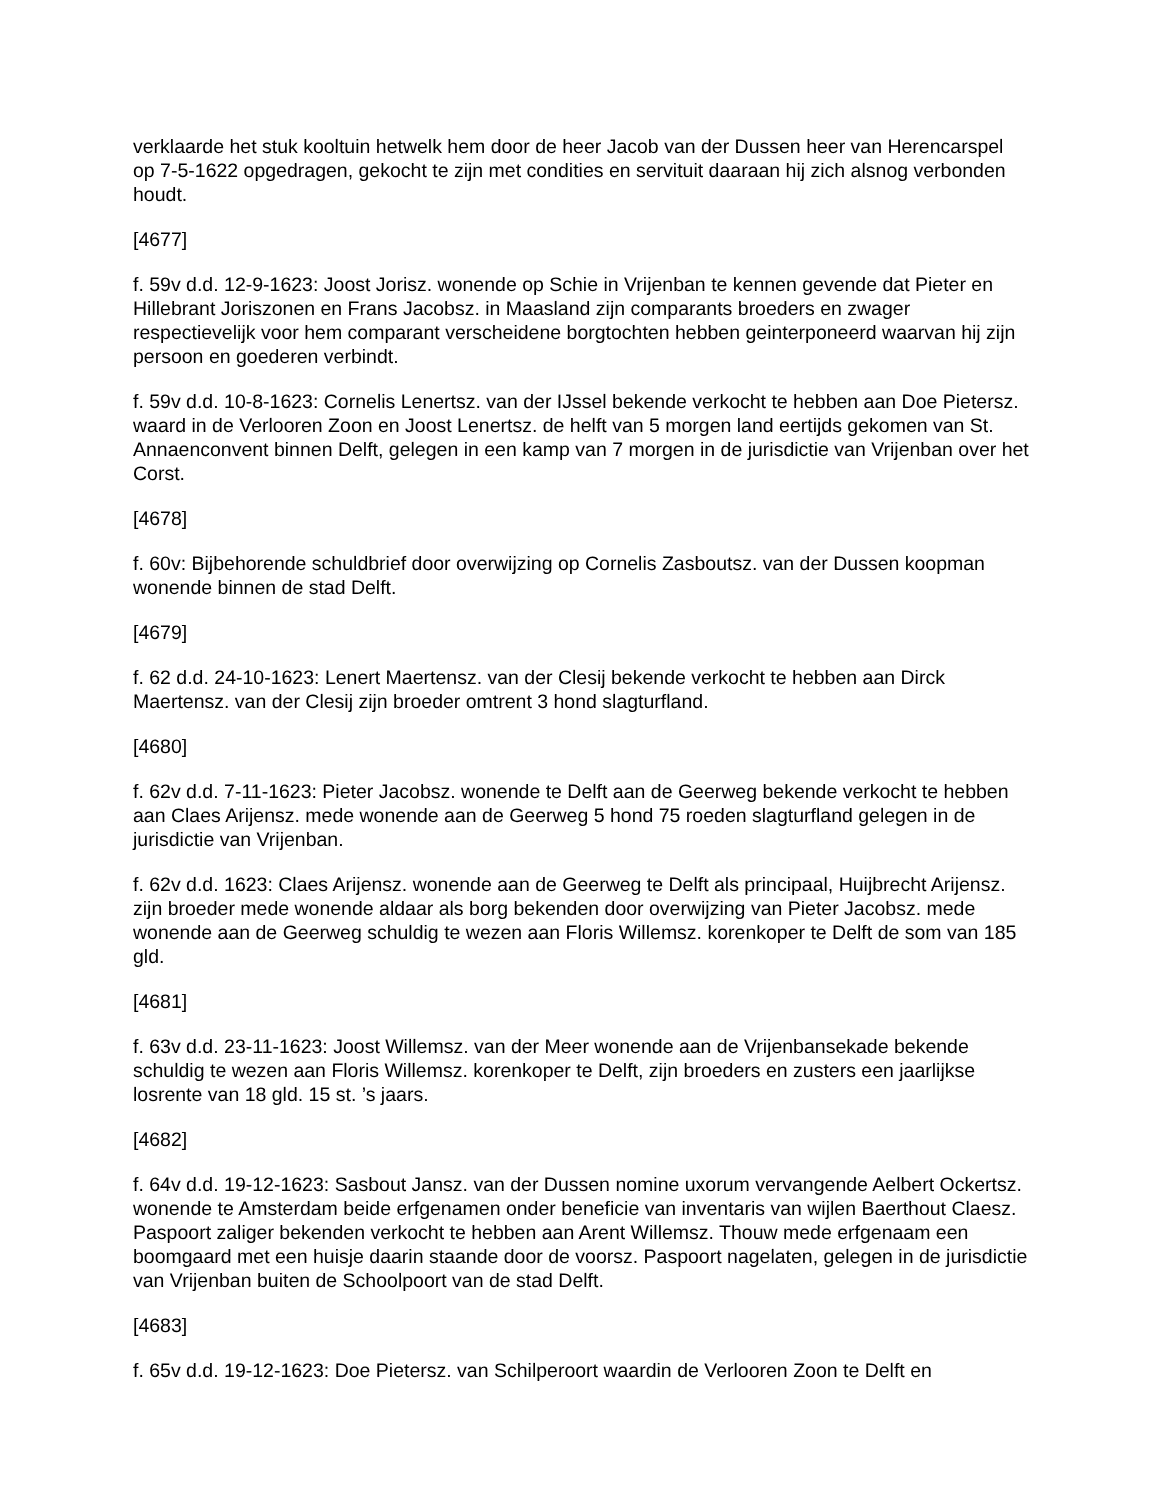verklaarde het stuk kooltuin hetwelk hem door de heer Jacob van der Dussen heer van Herencarspel op 7-5-1622 opgedragen, gekocht te zijn met condities en servituit daaraan hij zich alsnog verbonden houdt.
[4677]
f. 59v d.d. 12-9-1623: Joost Jorisz. wonende op Schie in Vrijenban te kennen gevende dat Pieter en Hillebrant Joriszonen en Frans Jacobsz. in Maasland zijn comparants broeders en zwager respectievelijk voor hem comparant verscheidene borgtochten hebben geinterponeerd waarvan hij zijn persoon en goederen verbindt.
f. 59v d.d. 10-8-1623: Cornelis Lenertsz. van der IJssel bekende verkocht te hebben aan Doe Pietersz. waard in de Verlooren Zoon en Joost Lenertsz. de helft van 5 morgen land eertijds gekomen van St. Annaenconvent binnen Delft, gelegen in een kamp van 7 morgen in de jurisdictie van Vrijenban over het Corst.
[4678]
f. 60v: Bijbehorende schuldbrief door overwijzing op Cornelis Zasboutsz. van der Dussen koopman wonende binnen de stad Delft.
[4679]
f. 62 d.d. 24-10-1623: Lenert Maertensz. van der Clesij bekende verkocht te hebben aan Dirck Maertensz. van der Clesij zijn broeder omtrent 3 hond slagturfland.
[4680]
f. 62v d.d. 7-11-1623: Pieter Jacobsz. wonende te Delft aan de Geerweg bekende verkocht te hebben aan Claes Arijensz. mede wonende aan de Geerweg 5 hond 75 roeden slagturfland gelegen in de jurisdictie van Vrijenban.
f. 62v d.d. 1623: Claes Arijensz. wonende aan de Geerweg te Delft als principaal, Huijbrecht Arijensz. zijn broeder mede wonende aldaar als borg bekenden door overwijzing van Pieter Jacobsz. mede wonende aan de Geerweg schuldig te wezen aan Floris Willemsz. korenkoper te Delft de som van 185 gld.
[4681]
f. 63v d.d. 23-11-1623: Joost Willemsz. van der Meer wonende aan de Vrijenbansekade bekende schuldig te wezen aan Floris Willemsz. korenkoper te Delft, zijn broeders en zusters een jaarlijkse losrente van 18 gld. 15 st. ’s jaars.
[4682]
f. 64v d.d. 19-12-1623: Sasbout Jansz. van der Dussen nomine uxorum vervangende Aelbert Ockertsz. wonende te Amsterdam beide erfgenamen onder beneficie van inventaris van wijlen Baerthout Claesz. Paspoort zaliger bekenden verkocht te hebben aan Arent Willemsz. Thouw mede erfgenaam een boomgaard met een huisje daarin staande door de voorsz. Paspoort nagelaten, gelegen in de jurisdictie van Vrijenban buiten de Schoolpoort van de stad Delft.
[4683]
f. 65v d.d. 19-12-1623: Doe Pietersz. van Schilperoort waardin de Verlooren Zoon te Delft en